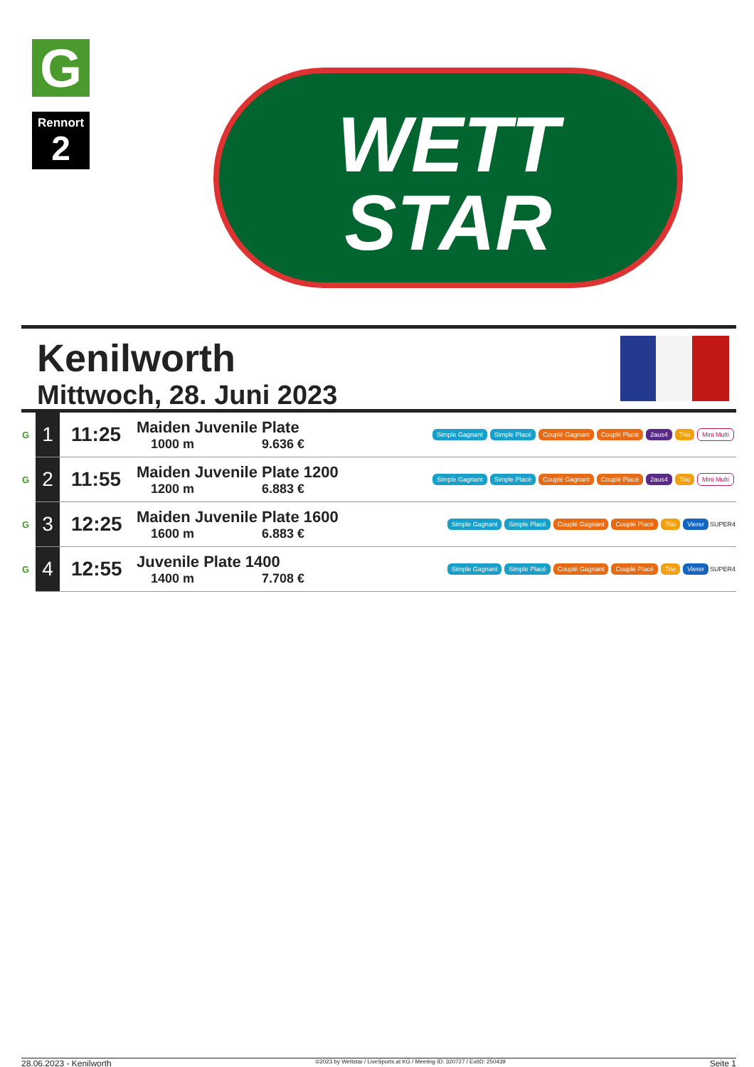G
Rennort
2
WETT
STAR
Kenilworth
Mittwoch, 28. Juni 2023
| G | 1 | 11:25 | Maiden Juvenile Plate 1000 m 9.636 € | Simple Gagnant Simple Placé Couplé Gagnant Couplé Placé 2aus4 Trio Mini Multi |
| G | 2 | 11:55 | Maiden Juvenile Plate 1200 1200 m 6.883 € | Simple Gagnant Simple Placé Couplé Gagnant Couplé Placé 2aus4 Trio Mini Multi |
| G | 3 | 12:25 | Maiden Juvenile Plate 1600 1600 m 6.883 € | Simple Gagnant Simple Placé Couplé Gagnant Couplé Placé Trio Vierer SUPER4 |
| G | 4 | 12:55 | Juvenile Plate 1400 1400 m 7.708 € | Simple Gagnant Simple Placé Couplé Gagnant Couplé Placé Trio Vierer SUPER4 |
28.06.2023 - Kenilworth ©2023 by Wettstar / LiveSports.at KG / Meeting ID: 320727 / ExtID: 250439 Seite 1